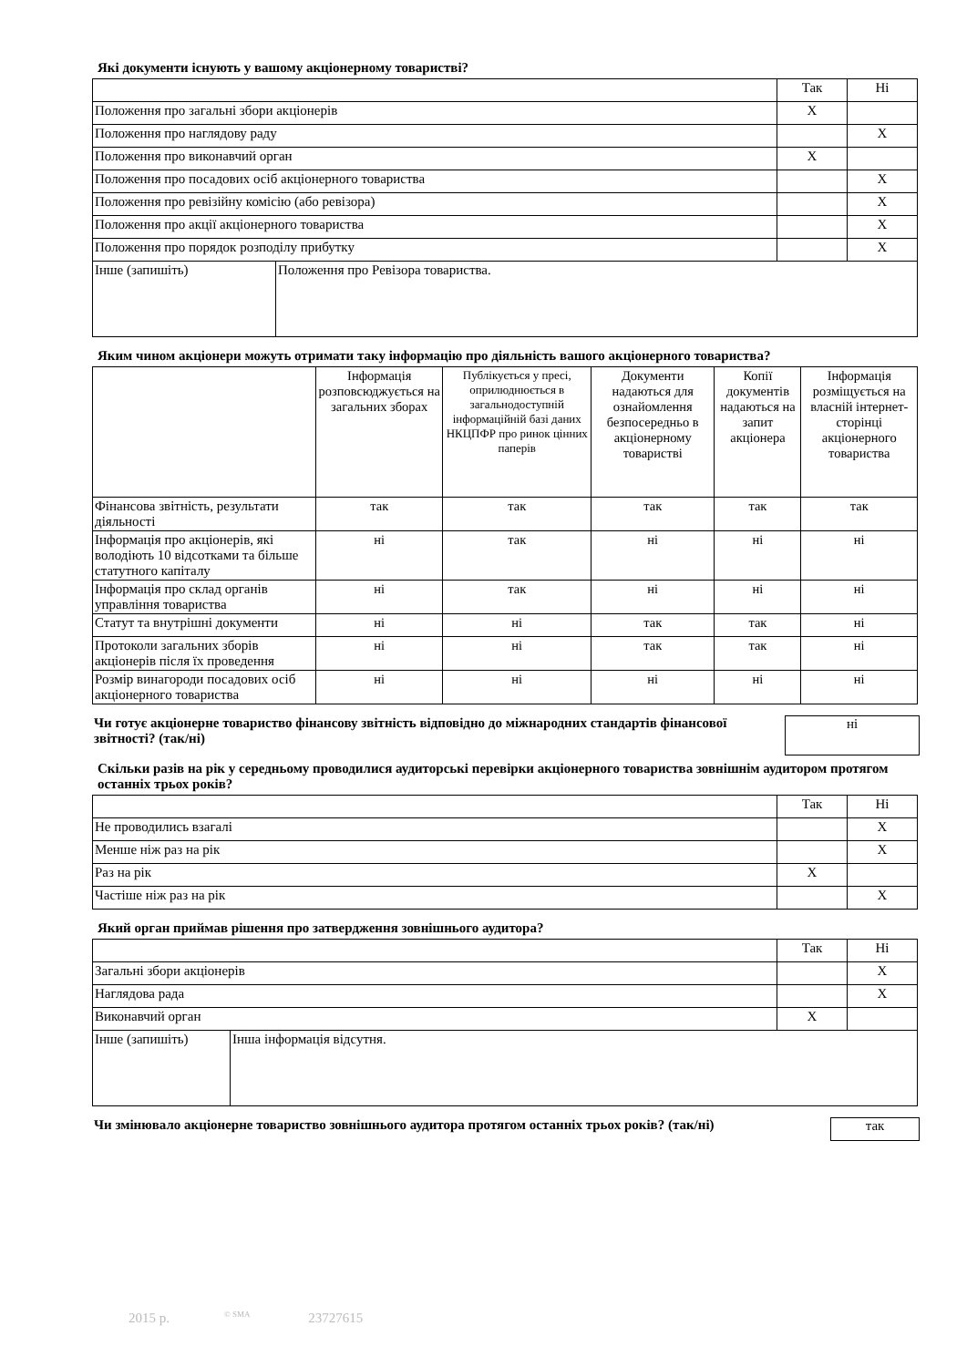Які документи існують у вашому акціонерному товаристві?
| | | Так | Ні |
| Положення про загальні збори акціонерів | | X | |
| Положення про наглядову раду | | | X |
| Положення про виконавчий орган | | X | |
| Положення про посадових осіб акціонерного товариства | | | X |
| Положення про ревізійну комісію (або ревізора) | | | X |
| Положення про акції акціонерного товариства | | | X |
| Положення про порядок розподілу прибутку | | | X |
| Інше (запишіть) | Положення про Ревізора товариства. | | |
Яким чином акціонери можуть отримати таку інформацію про діяльність вашого акціонерного товариства?
| | Інформація розповсюджується на загальних зборах | Публікується у пресі, оприлюднюється в загальнодоступній інформаційній базі даних НКЦПФР про ринок цінних паперів | Документи надаються для ознайомлення безпосередньо в акціонерному товаристві | Копії документів надаються на запит акціонера | Інформація розміщується на власній інтернет-сторінці акціонерного товариства |
| Фінансова звітність, результати діяльності | так | так | так | так | так |
| Інформація про акціонерів, які володіють 10 відсотками та більше статутного капіталу | ні | так | ні | ні | ні |
| Інформація про склад органів управління товариства | ні | так | ні | ні | ні |
| Статут та внутрішні документи | ні | ні | так | так | ні |
| Протоколи загальних зборів акціонерів після їх проведення | ні | ні | так | так | ні |
| Розмір винагороди посадових осіб акціонерного товариства | ні | ні | ні | ні | ні |
Чи готує акціонерне товариство фінансову звітність відповідно до міжнародних стандартів фінансової звітності? (так/ні)
ні
Скільки разів на рік у середньому проводилися аудиторські перевірки акціонерного товариства зовнішнім аудитором протягом останніх трьох років?
| | Так | Ні |
| Не проводились взагалі | | X |
| Менше ніж раз на рік | | X |
| Раз на рік | X | |
| Частіше ніж раз на рік | | X |
Який орган приймав рішення про затвердження зовнішнього аудитора?
| | | Так | Ні |
| Загальні збори акціонерів | | | X |
| Наглядова рада | | | X |
| Виконавчий орган | | X | |
| Інше (запишіть) | Інша інформація відсутня. | | |
Чи змінювало акціонерне товариство зовнішнього аудитора протягом останніх трьох років? (так/ні)
так
2015 р. © SMA 23727615